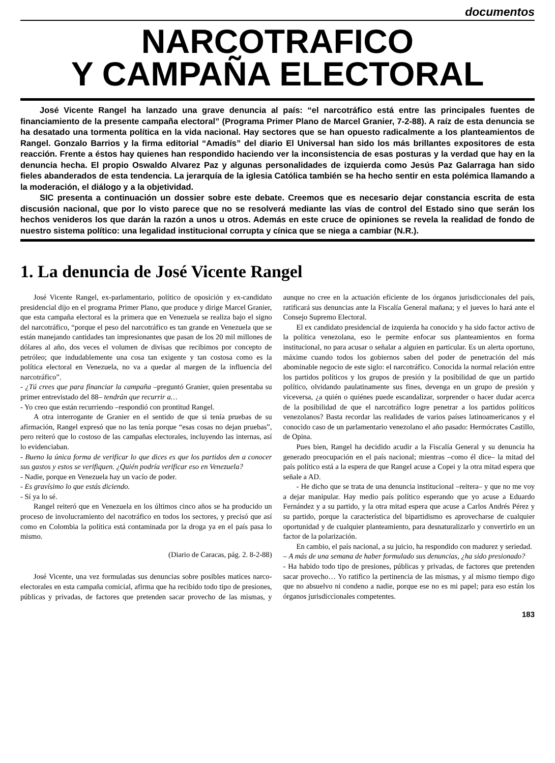documentos
NARCOTRAFICO
Y CAMPAÑA ELECTORAL
José Vicente Rangel ha lanzado una grave denuncia al país: “el narcotráfico está entre las principales fuentes de financiamiento de la presente campaña electoral” (Programa Primer Plano de Marcel Granier, 7-2-88). A raíz de esta denuncia se ha desatado una tormenta política en la vida nacional. Hay sectores que se han opuesto radicalmente a los planteamientos de Rangel. Gonzalo Barrios y la firma editorial “Amadís” del diario El Universal han sido los más brillantes expositores de esta reacción. Frente a éstos hay quienes han respondido haciendo ver la inconsistencia de esas posturas y la verdad que hay en la denuncia hecha. El propio Oswaldo Alvarez Paz y algunas personalidades de izquierda como Jesús Paz Galarraga han sido fieles abanderados de esta tendencia. La jerarquía de la iglesia Católica también se ha hecho sentir en esta polémica llamando a la moderación, el diálogo y a la objetividad.
SIC presenta a continuación un dossier sobre este debate. Creemos que es necesario dejar constancia escrita de esta discusión nacional, que por lo visto parece que no se resolverá mediante las vías de control del Estado sino que serán los hechos venideros los que darán la razón a unos u otros. Además en este cruce de opiniones se revela la realidad de fondo de nuestro sistema político: una legalidad institucional corrupta y cínica que se niega a cambiar (N.R.).
1. La denuncia de José Vicente Rangel
José Vicente Rangel, ex-parlamentario, político de oposición y ex-candidato presidencial dijo en el programa Primer Plano, que produce y dirige Marcel Granier, que esta campaña electoral es la primera que en Venezuela se realiza bajo el signo del narcotráfico, “porque el peso del narcotráfico es tan grande en Venezuela que se están manejando cantidades tan impresionantes que pasan de los 20 mil millones de dólares al año, dos veces el volumen de divisas que recibimos por concepto de petróleo; que indudablemente una cosa tan exigente y tan costosa como es la política electoral en Venezuela, no va a quedar al margen de la influencia del narcotráfico”.
- ¿Tú crees que para financiar la campaña –preguntó Granier, quien presentaba su primer entrevistado del 88– tendrán que recurrir a…
- Yo creo que están recurriendo –respondió con prontitud Rangel.
A otra interrogante de Granier en el sentido de que si tenía pruebas de su afirmación, Rangel expresó que no las tenía porque “esas cosas no dejan pruebas”, pero reiteró que lo costoso de las campañas electorales, incluyendo las internas, así lo evidenciaban.
- Bueno la única forma de verificar lo que dices es que los partidos den a conocer sus gastos y estos se verifiquen. ¿Quién podría verificar eso en Venezuela?
- Nadie, porque en Venezuela hay un vacío de poder.
- Es gravísimo lo que estás diciendo.
- Sí ya lo sé.
Rangel reiteró que en Venezuela en los últimos cinco años se ha producido un proceso de involucramiento del nacotráfico en todos los sectores, y precisó que así como en Colombia la política está contaminada por la droga ya en el país pasa lo mismo.
(Diario de Caracas, pág. 2. 8-2-88)
José Vicente, una vez formuladas sus denuncias sobre posibles matices narco-electorales en esta campaña comicial, afirma que ha recibido todo tipo de presiones, públicas y privadas, de factores que pretenden sacar provecho de las mismas, y aunque no cree en la actuación eficiente de los órganos jurisdiccionales del país, ratificará sus denuncias ante la Fiscalía General mañana; y el jueves lo hará ante el Consejo Supremo Electoral.
El ex candidato presidencial de izquierda ha conocido y ha sido factor activo de la política venezolana, eso le permite enfocar sus planteamientos en forma institucional, no para acusar o señalar a alguien en particular. Es un alerta oportuno, máxime cuando todos los gobiernos saben del poder de penetración del más abominable negocio de este siglo: el narcotráfico. Conocida la normal relación entre los partidos políticos y los grupos de presión y la posibilidad de que un partido político, olvidando paulatinamente sus fines, devenga en un grupo de presión y viceversa, ¿a quién o quiénes puede escandalizar, sorprender o hacer dudar acerca de la posibilidad de que el narcotráfico logre penetrar a los partidos políticos venezolanos? Basta recordar las realidades de varios países latinoamericanos y el conocido caso de un parlamentario venezolano el año pasado: Hermócrates Castillo, de Opina.
Pues bien, Rangel ha decidido acudir a la Fiscalía General y su denuncia ha generado preocupación en el país nacional; mientras –como él dice– la mitad del país político está a la espera de que Rangel acuse a Copei y la otra mitad espera que señale a AD.
- He dicho que se trata de una denuncia institucional –reitera– y que no me voy a dejar manipular. Hay medio país político esperando que yo acuse a Eduardo Fernández y a su partido, y la otra mitad espera que acuse a Carlos Andrés Pérez y su partido, porque la característica del bipartidismo es aprovecharse de cualquier oportunidad y de cualquier planteamiento, para desnaturalizarlo y convertirlo en un factor de la polarización.
En cambio, el país nacional, a su juicio, ha respondido con madurez y seriedad.
– A más de una semana de haber formulado sus denuncias, ¿ha sido presionado?
- Ha habido todo tipo de presiones, públicas y privadas, de factores que pretenden sacar provecho… Yo ratifico la pertinencia de las mismas, y al mismo tiempo digo que no absuelvo ni condeno a nadie, porque ese no es mi papel; para eso están los órganos jurisdiccionales competentes.
183